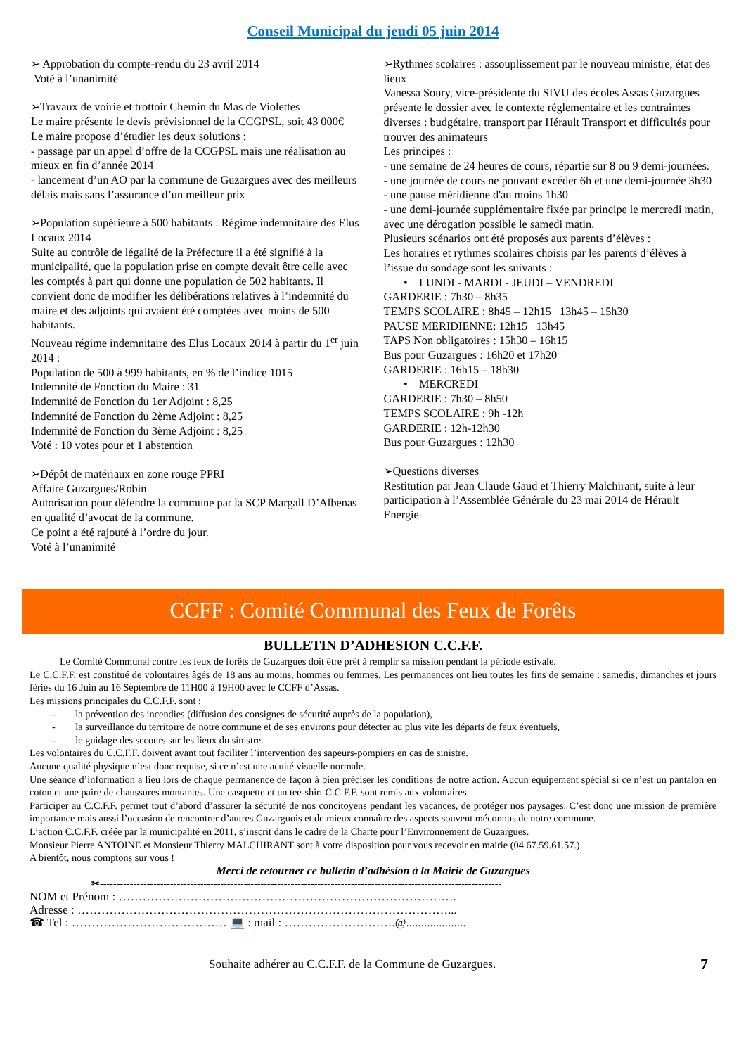Conseil Municipal du jeudi 05 juin 2014
➢ Approbation du compte-rendu du 23 avril 2014
Voté à l’unanimité
➢Travaux de voirie et trottoir Chemin du Mas de Violettes
Le maire présente le devis prévisionnel de la CCGPSL, soit 43 000€
Le maire propose d’étudier les deux solutions :
- passage par un appel d’offre de la CCGPSL mais une réalisation au mieux en fin d’année 2014
- lancement d’un AO par la commune de Guzargues avec des meilleurs délais mais sans l’assurance d’un meilleur prix
➢Population supérieure à 500 habitants : Régime indemnitaire des Elus Locaux 2014
Suite au contrôle de légalité de la Préfecture il a été signifié à la municipalité, que la population prise en compte devait être celle avec les comptés à part qui donne une population de 502 habitants. Il convient donc de modifier les délibérations relatives à l’indemnité du maire et des adjoints qui avaient été comptées avec moins de 500 habitants.
Nouveau régime indemnitaire des Elus Locaux 2014 à partir du 1<sup>er</sup> juin 2014 :
Population de 500 à 999 habitants, en % de l’indice 1015
Indemnité de Fonction du Maire : 31
Indemnité de Fonction du 1er Adjoint : 8,25
Indemnité de Fonction du 2ème Adjoint : 8,25
Indemnité de Fonction du 3ème Adjoint : 8,25
Voté : 10 votes pour et 1 abstention
➢Dépôt de matériaux en zone rouge PPRI
Affaire Guzargues/Robin
Autorisation pour défendre la commune par la SCP Margall D’Albenas en qualité d’avocat de la commune.
Ce point a été rajouté à l’ordre du jour.
Voté à l’unanimité
➢Rythmes scolaires : assouplissement par le nouveau ministre, état des lieux
Vanessa Soury, vice-présidente du SIVU des écoles Assas Guzargues présente le dossier avec le contexte réglementaire et les contraintes diverses : budgétaire, transport par Hérault Transport et difficultés pour trouver des animateurs
Les principes :
- une semaine de 24 heures de cours, répartie sur 8 ou 9 demi-journées.
- une journée de cours ne pouvant excéder 6h et une demi-journée 3h30
- une pause méridienne d'au moins 1h30
- une demi-journée supplémentaire fixée par principe le mercredi matin, avec une dérogation possible le samedi matin.
Plusieurs scénarios ont été proposés aux parents d’élèves :
Les horaires et rythmes scolaires choisis par les parents d’élèves à l’issue du sondage sont les suivants :
• LUNDI - MARDI - JEUDI – VENDREDI
GARDERIE : 7h30 – 8h35
TEMPS SCOLAIRE : 8h45 – 12h15 13h45 – 15h30
PAUSE MERIDIENNE: 12h15 13h45
TAPS Non obligatoires : 15h30 – 16h15
Bus pour Guzargues : 16h20 et 17h20
GARDERIE : 16h15 – 18h30
• MERCREDI
GARDERIE : 7h30 – 8h50
TEMPS SCOLAIRE : 9h -12h
GARDERIE : 12h-12h30
Bus pour Guzargues : 12h30
➢Questions diverses
Restitution par Jean Claude Gaud et Thierry Malchirant, suite à leur participation à l’Assemblée Générale du 23 mai 2014 de Hérault Energie
CCFF : Comité Communal des Feux de Forêts
BULLETIN D’ADHESION C.C.F.F.
Le Comité Communal contre les feux de forêts de Guzargues doit être prêt à remplir sa mission pendant la période estivale.
Le C.C.F.F. est constitué de volontaires âgés de 18 ans au moins, hommes ou femmes. Les permanences ont lieu toutes les fins de semaine : samedis, dimanches et jours fériés du 16 Juin au 16 Septembre de 11H00 à 19H00 avec le CCFF d’Assas.
Les missions principales du C.C.F.F. sont :
- la prévention des incendies (diffusion des consignes de sécurité auprès de la population),
- la surveillance du territoire de notre commune et de ses environs pour détecter au plus vite les départs de feux éventuels,
- le guidage des secours sur les lieux du sinistre.
Les volontaires du C.C.F.F. doivent avant tout faciliter l’intervention des sapeurs-pompiers en cas de sinistre.
Aucune qualité physique n’est donc requise, si ce n’est une acuité visuelle normale.
Une séance d’information a lieu lors de chaque permanence de façon à bien préciser les conditions de notre action. Aucun équipement spécial si ce n’est un pantalon en coton et une paire de chaussures montantes. Une casquette et un tee-shirt C.C.F.F. sont remis aux volontaires.
Participer au C.C.F.F. permet tout d’abord d’assurer la sécurité de nos concitoyens pendant les vacances, de protéger nos paysages. C’est donc une mission de première importance mais aussi l’occasion de rencontrer d’autres Guzarguois et de mieux connaître des aspects souvent méconnus de notre commune.
L’action C.C.F.F. créée par la municipalité en 2011, s’inscrit dans le cadre de la Charte pour l’Environnement de Guzargues.
Monsieur Pierre ANTOINE et Monsieur Thierry MALCHIRANT sont à votre disposition pour vous recevoir en mairie (04.67.59.61.57.).
A bientôt, nous comptons sur vous !
Merci de retourner ce bulletin d’adhésion à la Mairie de Guzargues
✂------------------------------------------------------------------------------------------------------------------------
NOM et Prénom : ………………………………………………………………………….
Adresse : …………………………………………………………………………………...
☎ Tel : ………………………………… 💻 : mail : ……………………….@....................
Souhaite adhérer au C.C.F.F. de la Commune de Guzargues. 7